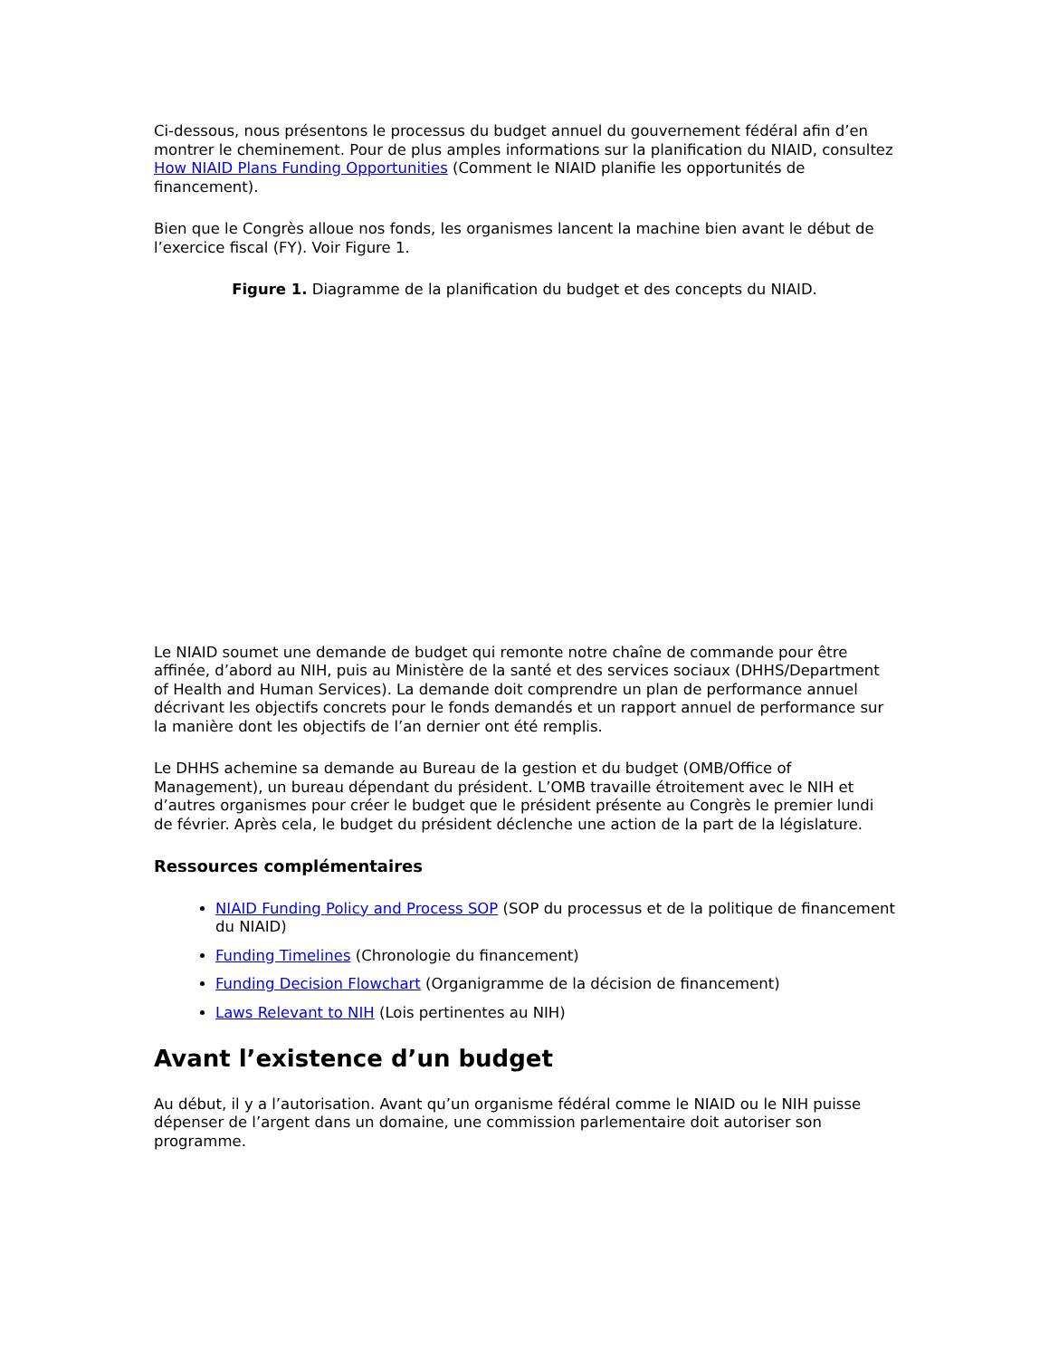Ci-dessous, nous présentons le processus du budget annuel du gouvernement fédéral afin d’en montrer le cheminement. Pour de plus amples informations sur la planification du NIAID, consultez How NIAID Plans Funding Opportunities (Comment le NIAID planifie les opportunités de financement).
Bien que le Congrès alloue nos fonds, les organismes lancent la machine bien avant le début de l’exercice fiscal (FY). Voir Figure 1.
Figure 1. Diagramme de la planification du budget et des concepts du NIAID.
Le NIAID soumet une demande de budget qui remonte notre chaîne de commande pour être affinée, d’abord au NIH, puis au Ministère de la santé et des services sociaux (DHHS/Department of Health and Human Services). La demande doit comprendre un plan de performance annuel décrivant les objectifs concrets pour le fonds demandés et un rapport annuel de performance sur la manière dont les objectifs de l’an dernier ont été remplis.
Le DHHS achemine sa demande au Bureau de la gestion et du budget (OMB/Office of Management), un bureau dépendant du président. L’OMB travaille étroitement avec le NIH et d’autres organismes pour créer le budget que le président présente au Congrès le premier lundi de février. Après cela, le budget du président déclenche une action de la part de la législature.
Ressources complémentaires
NIAID Funding Policy and Process SOP (SOP du processus et de la politique de financement du NIAID)
Funding Timelines (Chronologie du financement)
Funding Decision Flowchart (Organigramme de la décision de financement)
Laws Relevant to NIH (Lois pertinentes au NIH)
Avant l’existence d’un budget
Au début, il y a l’autorisation. Avant qu’un organisme fédéral comme le NIAID ou le NIH puisse dépenser de l’argent dans un domaine, une commission parlementaire doit autoriser son programme.